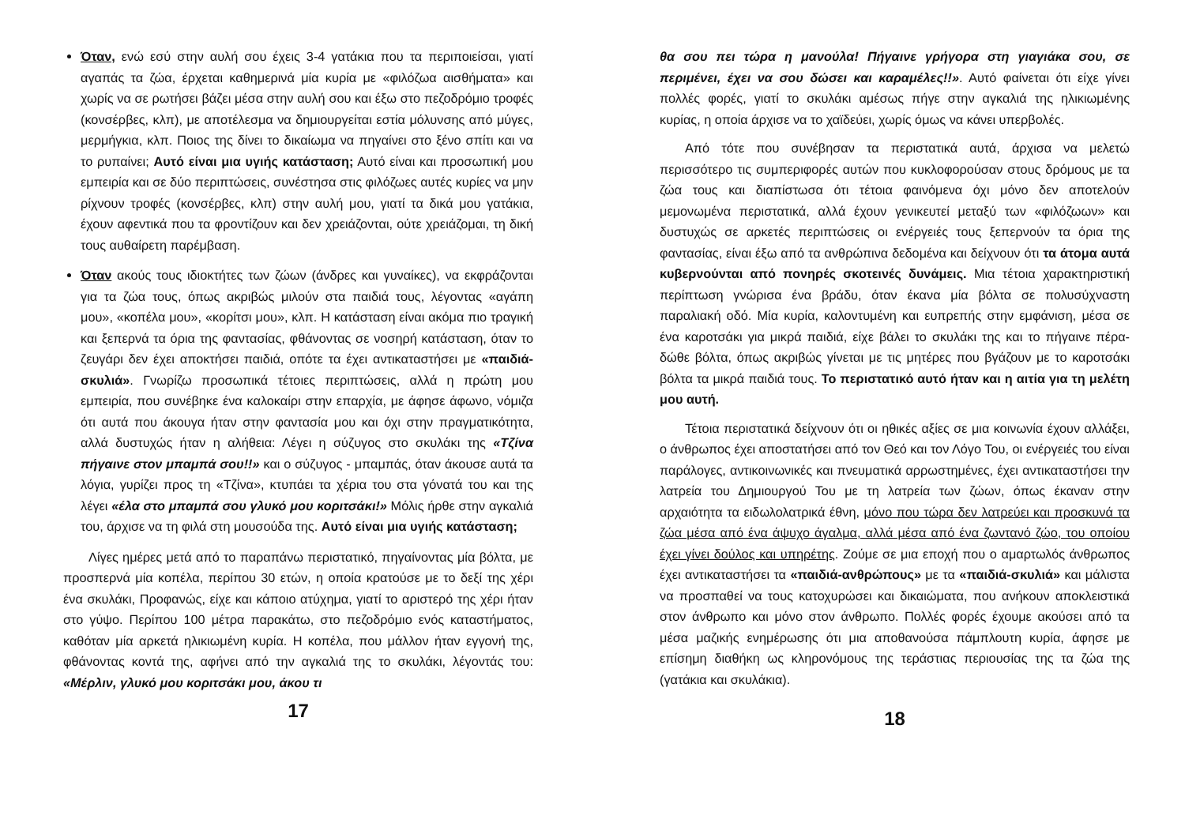Όταν, ενώ εσύ στην αυλή σου έχεις 3-4 γατάκια που τα περιποιείσαι, γιατί αγαπάς τα ζώα, έρχεται καθημερινά μία κυρία με «φιλόζωα αισθήματα» και χωρίς να σε ρωτήσει βάζει μέσα στην αυλή σου και έξω στο πεζοδρόμιο τροφές (κονσέρβες, κλπ), με αποτέλεσμα να δημιουργείται εστία μόλυνσης από μύγες, μερμήγκια, κλπ. Ποιος της δίνει το δικαίωμα να πηγαίνει στο ξένο σπίτι και να το ρυπαίνει; Αυτό είναι μια υγιής κατάσταση; Αυτό είναι και προσωπική μου εμπειρία και σε δύο περιπτώσεις, συνέστησα στις φιλόζωες αυτές κυρίες να μην ρίχνουν τροφές (κονσέρβες, κλπ) στην αυλή μου, γιατί τα δικά μου γατάκια, έχουν αφεντικά που τα φροντίζουν και δεν χρειάζονται, ούτε χρειάζομαι, τη δική τους αυθαίρετη παρέμβαση.
Όταν ακούς τους ιδιοκτήτες των ζώων (άνδρες και γυναίκες), να εκφράζονται για τα ζώα τους, όπως ακριβώς μιλούν στα παιδιά τους, λέγοντας «αγάπη μου», «κοπέλα μου», «κορίτσι μου», κλπ. Η κατάσταση είναι ακόμα πιο τραγική και ξεπερνά τα όρια της φαντασίας, φθάνοντας σε νοσηρή κατάσταση, όταν το ζευγάρι δεν έχει αποκτήσει παιδιά, οπότε τα έχει αντικαταστήσει με «παιδιά-σκυλιά». Γνωρίζω προσωπικά τέτοιες περιπτώσεις, αλλά η πρώτη μου εμπειρία, που συνέβηκε ένα καλοκαίρι στην επαρχία, με άφησε άφωνο, νόμιζα ότι αυτά που άκουγα ήταν στην φαντασία μου και όχι στην πραγματικότητα, αλλά δυστυχώς ήταν η αλήθεια: Λέγει η σύζυγος στο σκυλάκι της «Τζίνα πήγαινε στον μπαμπά σου!!» και ο σύζυγος - μπαμπάς, όταν άκουσε αυτά τα λόγια, γυρίζει προς τη «Τζίνα», κτυπάει τα χέρια του στα γόνατά του και της λέγει «έλα στο μπαμπά σου γλυκό μου κοριτσάκι!» Μόλις ήρθε στην αγκαλιά του, άρχισε να τη φιλά στη μουσούδα της. Αυτό είναι μια υγιής κατάσταση;
Λίγες ημέρες μετά από το παραπάνω περιστατικό, πηγαίνοντας μία βόλτα, με προσπερνά μία κοπέλα, περίπου 30 ετών, η οποία κρατούσε με το δεξί της χέρι ένα σκυλάκι, Προφανώς, είχε και κάποιο ατύχημα, γιατί το αριστερό της χέρι ήταν στο γύψο. Περίπου 100 μέτρα παρακάτω, στο πεζοδρόμιο ενός καταστήματος, καθόταν μία αρκετά ηλικιωμένη κυρία. Η κοπέλα, που μάλλον ήταν εγγονή της, φθάνοντας κοντά της, αφήνει από την αγκαλιά της το σκυλάκι, λέγοντάς του: «Μέρλιν, γλυκό μου κοριτσάκι μου, άκου τι
17
θα σου πει τώρα η μανούλα! Πήγαινε γρήγορα στη γιαγιάκα σου, σε περιμένει, έχει να σου δώσει και καραμέλες!!». Αυτό φαίνεται ότι είχε γίνει πολλές φορές, γιατί το σκυλάκι αμέσως πήγε στην αγκαλιά της ηλικιωμένης κυρίας, η οποία άρχισε να το χαϊδεύει, χωρίς όμως να κάνει υπερβολές.
Από τότε που συνέβησαν τα περιστατικά αυτά, άρχισα να μελετώ περισσότερο τις συμπεριφορές αυτών που κυκλοφορούσαν στους δρόμους με τα ζώα τους και διαπίστωσα ότι τέτοια φαινόμενα όχι μόνο δεν αποτελούν μεμονωμένα περιστατικά, αλλά έχουν γενικευτεί μεταξύ των «φιλόζωων» και δυστυχώς σε αρκετές περιπτώσεις οι ενέργειές τους ξεπερνούν τα όρια της φαντασίας, είναι έξω από τα ανθρώπινα δεδομένα και δείχνουν ότι τα άτομα αυτά κυβερνούνται από πονηρές σκοτεινές δυνάμεις. Μια τέτοια χαρακτηριστική περίπτωση γνώρισα ένα βράδυ, όταν έκανα μία βόλτα σε πολυσύχναστη παραλιακή οδό. Μία κυρία, καλοντυμένη και ευπρεπής στην εμφάνιση, μέσα σε ένα καροτσάκι για μικρά παιδιά, είχε βάλει το σκυλάκι της και το πήγαινε πέρα-δώθε βόλτα, όπως ακριβώς γίνεται με τις μητέρες που βγάζουν με το καροτσάκι βόλτα τα μικρά παιδιά τους. Το περιστατικό αυτό ήταν και η αιτία για τη μελέτη μου αυτή.
Τέτοια περιστατικά δείχνουν ότι οι ηθικές αξίες σε μια κοινωνία έχουν αλλάξει, ο άνθρωπος έχει αποστατήσει από τον Θεό και τον Λόγο Του, οι ενέργειές του είναι παράλογες, αντικοινωνικές και πνευματικά αρρωστημένες, έχει αντικαταστήσει την λατρεία του Δημιουργού Του με τη λατρεία των ζώων, όπως έκαναν στην αρχαιότητα τα ειδωλολατρικά έθνη, μόνο που τώρα δεν λατρεύει και προσκυνά τα ζώα μέσα από ένα άψυχο άγαλμα, αλλά μέσα από ένα ζωντανό ζώο, του οποίου έχει γίνει δούλος και υπηρέτης. Ζούμε σε μια εποχή που ο αμαρτωλός άνθρωπος έχει αντικαταστήσει τα «παιδιά-ανθρώπους» με τα «παιδιά-σκυλιά» και μάλιστα να προσπαθεί να τους κατοχυρώσει και δικαιώματα, που ανήκουν αποκλειστικά στον άνθρωπο και μόνο στον άνθρωπο. Πολλές φορές έχουμε ακούσει από τα μέσα μαζικής ενημέρωσης ότι μια αποθανούσα πάμπλουτη κυρία, άφησε με επίσημη διαθήκη ως κληρονόμους της τεράστιας περιουσίας της τα ζώα της (γατάκια και σκυλάκια).
18